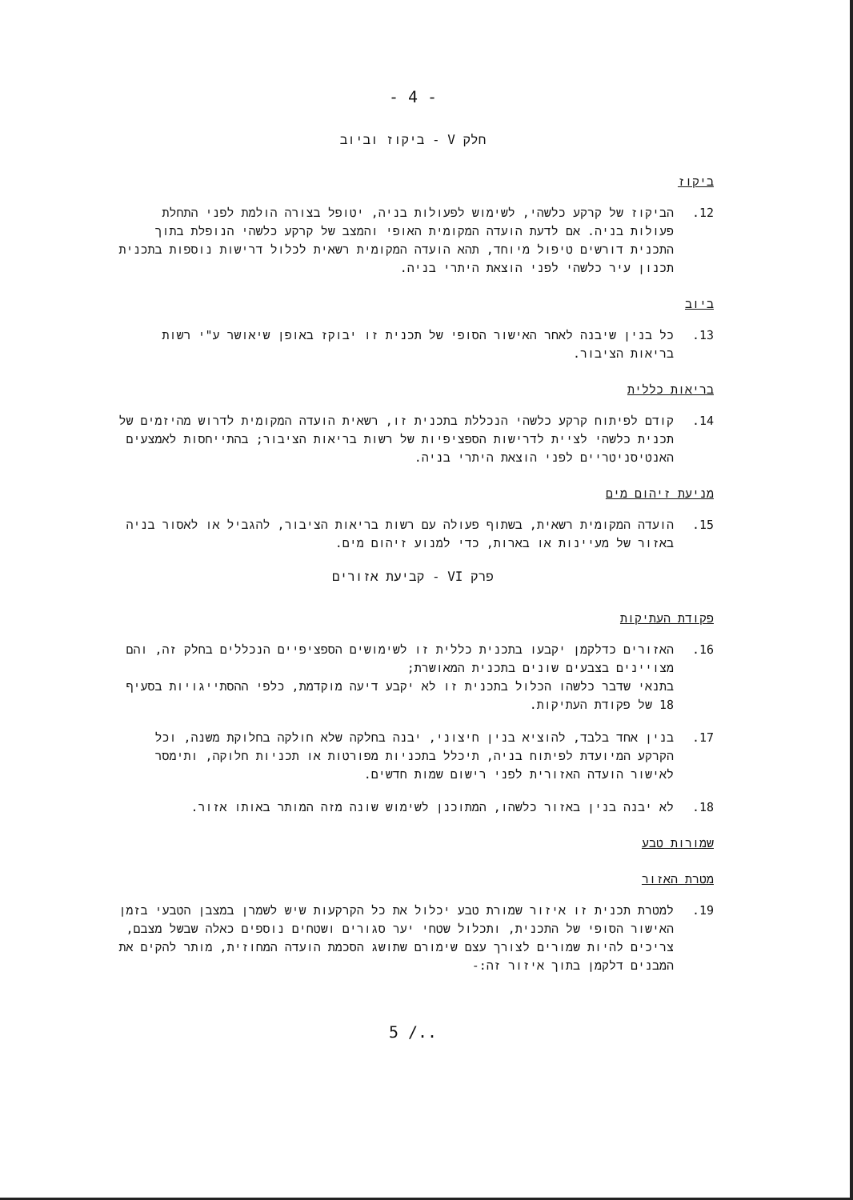- 4 -
חלק V - ביקוז וביוב
ביקוז
12. הביקוז של קרקע כלשהי, לשימוש לפעולות בניה, יטופל בצורה הולמת לפני התחלת פעולות בניה. אם לדעת הועדה המקומית האופי והמצב של קרקע כלשהי הנופלת בתוך התכנית דורשים טיפול מיוחד, תהא הועדה המקומית רשאית לכלול דרישות נוספות בתכנית תכנון עיר כלשהי לפני הוצאת היתרי בניה.
ביוב
13. כל בנין שיבנה לאחר האישור הסופי של תכנית זו יבוקז באופן שיאושר ע"י רשות בריאות הציבור.
בריאות כללית
14. קודם לפיתוח קרקע כלשהי הנכללת בתכנית זו, רשאית הועדה המקומית לדרוש מהיזמים של תכנית כלשהי לציית לדרישות הספציפיות של רשות בריאות הציבור; בהתייחסות לאמצעים האנטיסניטריים לפני הוצאת היתרי בניה.
מניעת זיהום מים
15. הועדה המקומית רשאית, בשתוף פעולה עם רשות בריאות הציבור, להגביל או לאסור בניה באזור של מעיינות או בארות, כדי למנוע זיהום מים.
פרק VI - קביעת אזורים
פקודת העתיקות
16. האזורים כדלקמן יקבעו בתכנית כללית זו לשימושים הספציפיים הנכללים בחלק זה, והם מצויינים בצבעים שונים בתכנית המאושרת;
בתנאי שדבר כלשהו הכלול בתכנית זו לא יקבע דיעה מוקדמת, כלפי ההסתייגויות בסעיף 18 של פקודת העתיקות.
17. בנין אחד בלבד, להוציא בנין חיצוני, יבנה בחלקה שלא חולקה בחלוקת משנה, וכל הקרקע המיועדת לפיתוח בניה, תיכלל בתכניות מפורטות או תכניות חלוקה, ותימסר לאישור הועדה האזורית לפני רישום שמות חדשים.
18. לא יבנה בנין באזור כלשהו, המתוכנן לשימוש שונה מזה המותר באותו אזור.
שמורות טבע
מטרת האזור
19. למטרת תכנית זו איזור שמורת טבע יכלול את כל הקרקעות שיש לשמרן במצבן הטבעי בזמן האישור הסופי של התכנית, ותכלול שטחי יער סגורים ושטחים נוספים כאלה שבשל מצבם, צריכים להיות שמורים לצורך עצם שימורם שתושג הסכמת הועדה המחוזית, מותר להקים את המבנים דלקמן בתוך איזור זה:-
5 /..